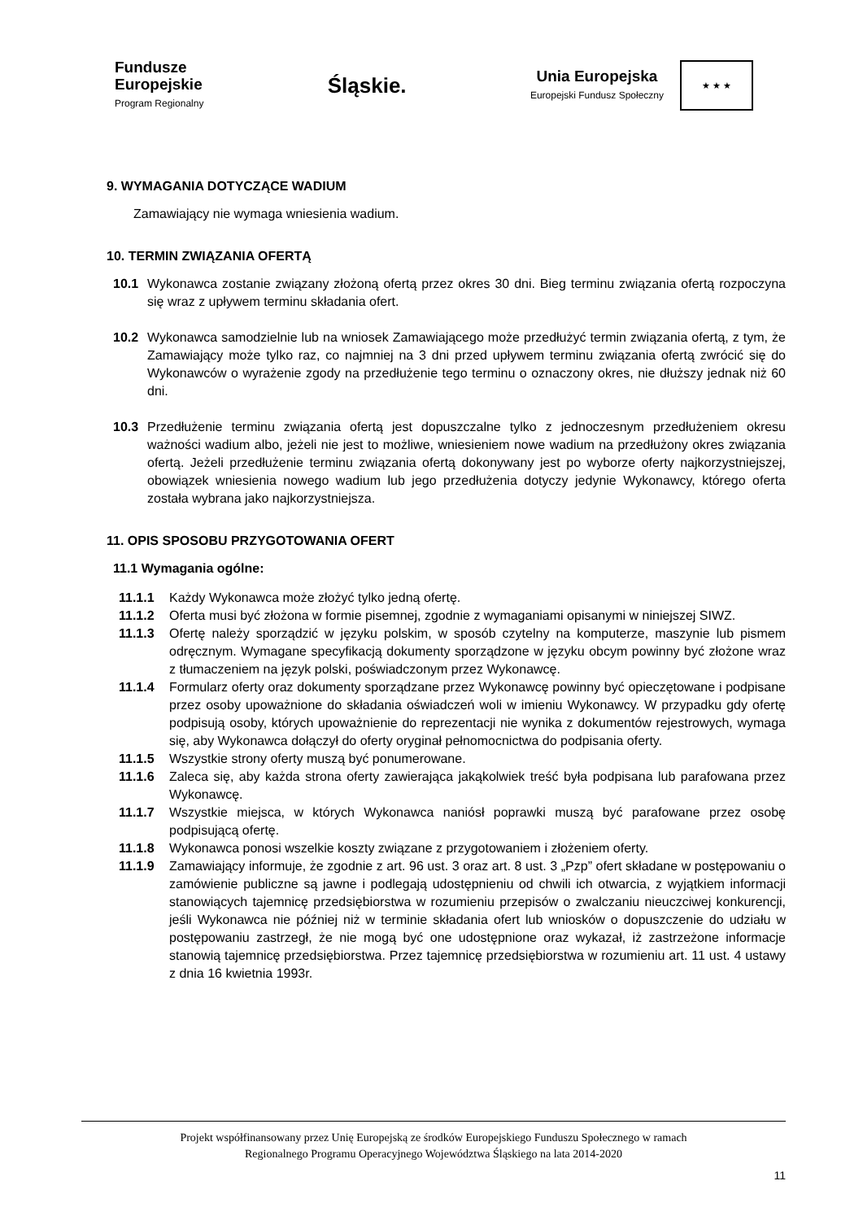Fundusze
Europejskie
Program Regionalny
Śląskie.
Unia Europejska
Europejski Fundusz Społeczny
★ ★ ★
9. WYMAGANIA DOTYCZĄCE WADIUM
Zamawiający nie wymaga wniesienia wadium.
10. TERMIN ZWIĄZANIA OFERTĄ
10.1
Wykonawca zostanie związany złożoną ofertą przez okres 30 dni. Bieg terminu związania ofertą rozpoczyna się wraz z upływem terminu składania ofert.
10.2
Wykonawca samodzielnie lub na wniosek Zamawiającego może przedłużyć termin związania ofertą, z tym, że Zamawiający może tylko raz, co najmniej na 3 dni przed upływem terminu związania ofertą zwrócić się do Wykonawców o wyrażenie zgody na przedłużenie tego terminu o oznaczony okres, nie dłuższy jednak niż 60 dni.
10.3
Przedłużenie terminu związania ofertą jest dopuszczalne tylko z jednoczesnym przedłużeniem okresu ważności wadium albo, jeżeli nie jest to możliwe, wniesieniem nowe wadium na przedłużony okres związania ofertą. Jeżeli przedłużenie terminu związania ofertą dokonywany jest po wyborze oferty najkorzystniejszej, obowiązek wniesienia nowego wadium lub jego przedłużenia dotyczy jedynie Wykonawcy, którego oferta została wybrana jako najkorzystniejsza.
11. OPIS SPOSOBU PRZYGOTOWANIA OFERT
11.1 Wymagania ogólne:
11.1.1
Każdy Wykonawca może złożyć tylko jedną ofertę.
11.1.2
Oferta musi być złożona w formie pisemnej, zgodnie z wymaganiami opisanymi w niniejszej SIWZ.
11.1.3
Ofertę należy sporządzić w języku polskim, w sposób czytelny na komputerze, maszynie lub pismem odręcznym. Wymagane specyfikacją dokumenty sporządzone w języku obcym powinny być złożone wraz z tłumaczeniem na język polski, poświadczonym przez Wykonawcę.
11.1.4
Formularz oferty oraz dokumenty sporządzane przez Wykonawcę powinny być opieczętowane i podpisane przez osoby upoważnione do składania oświadczeń woli w imieniu Wykonawcy. W przypadku gdy ofertę podpisują osoby, których upoważnienie do reprezentacji nie wynika z dokumentów rejestrowych, wymaga się, aby Wykonawca dołączył do oferty oryginał pełnomocnictwa do podpisania oferty.
11.1.5
Wszystkie strony oferty muszą być ponumerowane.
11.1.6
Zaleca się, aby każda strona oferty zawierająca jakąkolwiek treść była podpisana lub parafowana przez Wykonawcę.
11.1.7
Wszystkie miejsca, w których Wykonawca naniósł poprawki muszą być parafowane przez osobę podpisującą ofertę.
11.1.8
Wykonawca ponosi wszelkie koszty związane z przygotowaniem i złożeniem oferty.
11.1.9
Zamawiający informuje, że zgodnie z art. 96 ust. 3 oraz art. 8 ust. 3 „Pzp” ofert składane w postępowaniu o zamówienie publiczne są jawne i podlegają udostępnieniu od chwili ich otwarcia, z wyjątkiem informacji stanowiących tajemnicę przedsiębiorstwa w rozumieniu przepisów o zwalczaniu nieuczciwej konkurencji, jeśli Wykonawca nie później niż w terminie składania ofert lub wniosków o dopuszczenie do udziału w postępowaniu zastrzegł, że nie mogą być one udostępnione oraz wykazał, iż zastrzeżone informacje stanowią tajemnicę przedsiębiorstwa. Przez tajemnicę przedsiębiorstwa w rozumieniu art. 11 ust. 4 ustawy z dnia 16 kwietnia 1993r.
Projekt współfinansowany przez Unię Europejską ze środków Europejskiego Funduszu Społecznego w ramach
Regionalnego Programu Operacyjnego Województwa Śląskiego na lata 2014-2020
11